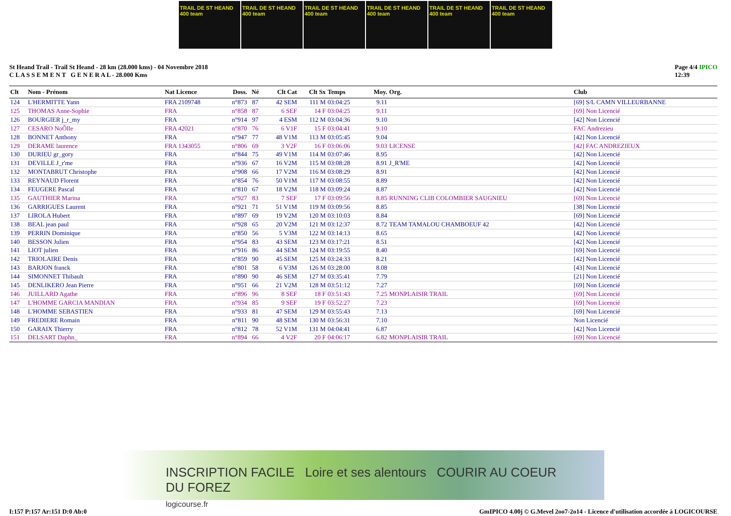TRAIL DE ST HEAND 400 team
TRAIL DE ST HEAND 400 team
TRAIL DE ST HEAND 400 team
TRAIL DE ST HEAND 400 team
TRAIL DE ST HEAND 400 team
TRAIL DE ST HEAND 400 team
St Heand Trail - Trail St Heand - 28 km (28.000 kms) - 04 Novembre 2018
C L A S S E M E N T G E N E R A L - 28.000 Kms
Page 4/4 IPICO
12:39
| Clt | Nom - Prénom | Nat Licence | Doss. | Né | Clt Cat | Clt Sx | Temps | Moy. | Org. | Club |
| --- | --- | --- | --- | --- | --- | --- | --- | --- | --- | --- |
| 124 | L'HERMITTE Yann | FRA 2109748 | n°873 | 87 | 42 SEM | 111 M | 03:04:25 | 9.11 | | [69] S/L CAMN VILLEURBANNE |
| 125 | THOMAS Anne-Sophie | FRA | n°858 | 87 | 6 SEF | 14 F | 03:04:25 | 9.11 | | [69] Non Licencié |
| 126 | BOURGIER j_r_my | FRA | n°914 | 97 | 4 ESM | 112 M | 03:04:36 | 9.10 | | [42] Non Licencié |
| 127 | CESARO NoÕlle | FRA 42021 | n°870 | 76 | 6 V1F | 15 F | 03:04:41 | 9.10 | | FAC Andrezieu |
| 128 | BONNET Anthony | FRA | n°947 | 77 | 48 V1M | 113 M | 03:05:45 | 9.04 | | [42] Non Licencié |
| 129 | DERAME laurence | FRA 1343055 | n°806 | 69 | 3 V2F | 16 F | 03:06:06 | 9.03 | LICENSE | [42] FAC ANDREZIEUX |
| 130 | DURIEU gr_gory | FRA | n°844 | 75 | 49 V1M | 114 M | 03:07:46 | 8.95 | | [42] Non Licencié |
| 131 | DEVILLE J_r'me | FRA | n°936 | 67 | 16 V2M | 115 M | 03:08:28 | 8.91 | J_R'ME | [42] Non Licencié |
| 132 | MONTABRUT Christophe | FRA | n°908 | 66 | 17 V2M | 116 M | 03:08:29 | 8.91 | | [42] Non Licencié |
| 133 | REYNAUD Florent | FRA | n°854 | 76 | 50 V1M | 117 M | 03:08:55 | 8.89 | | [42] Non Licencié |
| 134 | FEUGERE Pascal | FRA | n°810 | 67 | 18 V2M | 118 M | 03:09:24 | 8.87 | | [42] Non Licencié |
| 135 | GAUTHIER Marina | FRA | n°927 | 83 | 7 SEF | 17 F | 03:09:56 | 8.85 | RUNNING CLIB COLOMBIER SAUGNIEU | [69] Non Licencié |
| 136 | GARRIGUES Laurent | FRA | n°921 | 71 | 51 V1M | 119 M | 03:09:56 | 8.85 | | [38] Non Licencié |
| 137 | LIROLA Hubert | FRA | n°897 | 69 | 19 V2M | 120 M | 03:10:03 | 8.84 | | [69] Non Licencié |
| 138 | BEAL jean paul | FRA | n°928 | 65 | 20 V2M | 121 M | 03:12:37 | 8.72 | TEAM TAMALOU CHAMBOEUF 42 | [42] Non Licencié |
| 139 | PERRIN Dominique | FRA | n°850 | 56 | 5 V3M | 122 M | 03:14:13 | 8.65 | | [42] Non Licencié |
| 140 | BESSON Julien | FRA | n°954 | 83 | 43 SEM | 123 M | 03:17:21 | 8.51 | | [42] Non Licencié |
| 141 | LIOT julien | FRA | n°916 | 86 | 44 SEM | 124 M | 03:19:55 | 8.40 | | [69] Non Licencié |
| 142 | TRIOLAIRE Denis | FRA | n°859 | 90 | 45 SEM | 125 M | 03:24:33 | 8.21 | | [42] Non Licencié |
| 143 | BARJON franck | FRA | n°801 | 58 | 6 V3M | 126 M | 03:28:00 | 8.08 | | [43] Non Licencié |
| 144 | SIMONNET Thibault | FRA | n°890 | 90 | 46 SEM | 127 M | 03:35:41 | 7.79 | | [21] Non Licencié |
| 145 | DENLIKERO Jean Pierre | FRA | n°951 | 66 | 21 V2M | 128 M | 03:51:12 | 7.27 | | [69] Non Licencié |
| 146 | JUILLARD Agathe | FRA | n°896 | 96 | 8 SEF | 18 F | 03:51:43 | 7.25 | MONPLAISIR TRAIL | [69] Non Licencié |
| 147 | L'HOMME GARCIA MANDIAN | FRA | n°934 | 85 | 9 SEF | 19 F | 03:52:27 | 7.23 | | [69] Non Licencié |
| 148 | L'HOMME SEBASTIEN | FRA | n°933 | 81 | 47 SEM | 129 M | 03:55:43 | 7.13 | | [69] Non Licencié |
| 149 | FREDIERE Romain | FRA | n°811 | 90 | 48 SEM | 130 M | 03:56:31 | 7.10 | | Non Licencié |
| 150 | GARAIX Thierry | FRA | n°812 | 78 | 52 V1M | 131 M | 04:04:41 | 6.87 | | [42] Non Licencié |
| 151 | DELSART Daphn_ | FRA | n°894 | 66 | 4 V2F | 20 F | 04:06:17 | 6.82 | MONPLAISIR TRAIL | [69] Non Licencié |
INSCRIPTION FACILE Loire et ses alentours COURIR AU COEUR DU FOREZ
logicourse.fr
I:157 P:157 Ar:151 D:0 Ab:0 GmIPICO 4.00j © G.Mevel 2oo7-2o14 - Licence d'utilisation accordée à LOGICOURSE